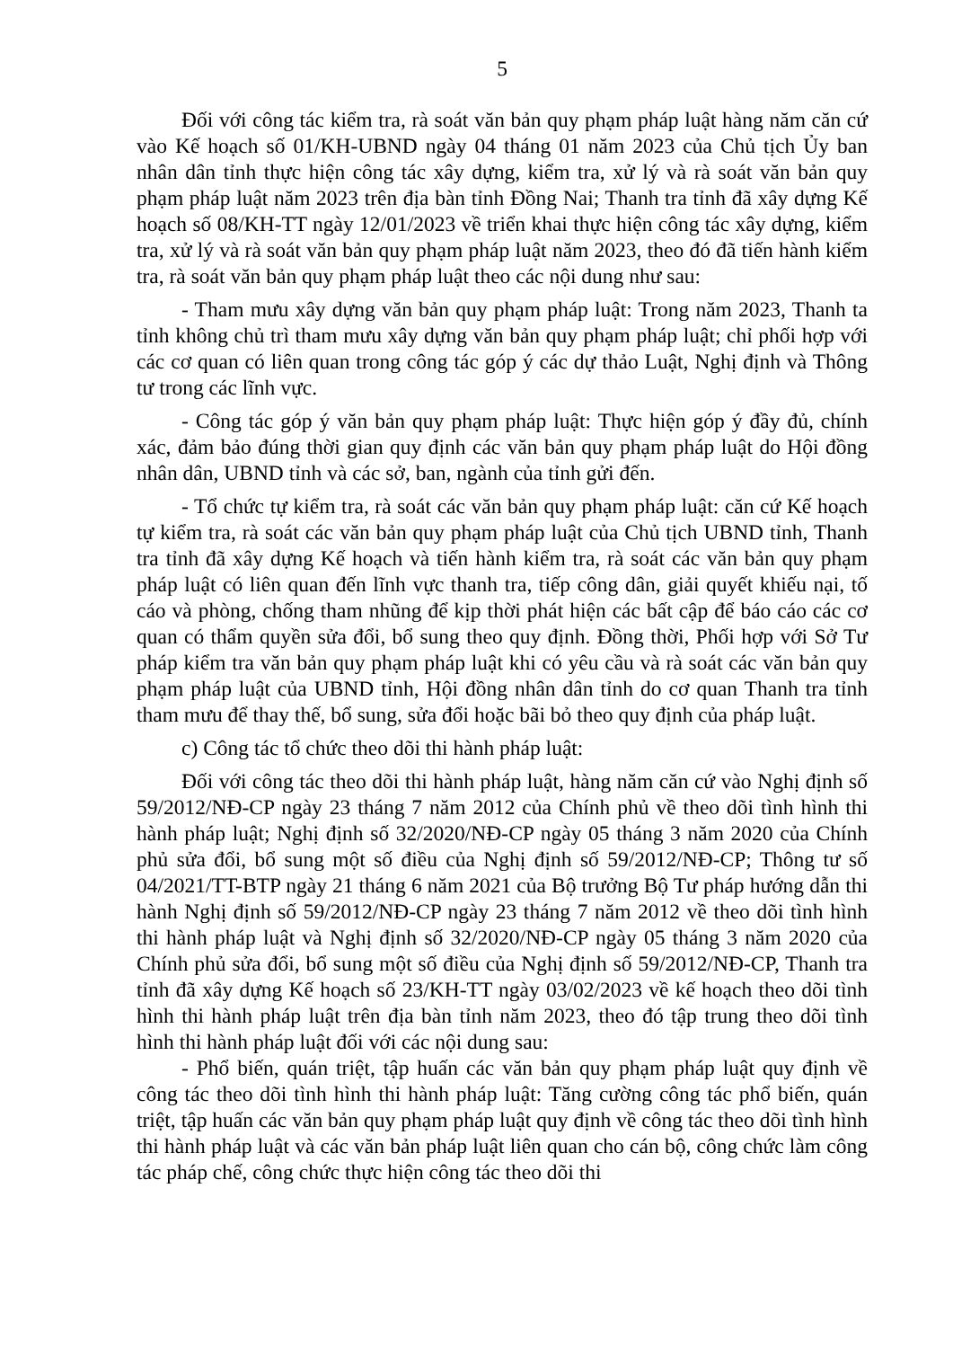5
Đối với công tác kiểm tra, rà soát văn bản quy phạm pháp luật hàng năm căn cứ vào Kế hoạch số 01/KH-UBND ngày 04 tháng 01 năm 2023 của Chủ tịch Ủy ban nhân dân tỉnh thực hiện công tác xây dựng, kiểm tra, xử lý và rà soát văn bản quy phạm pháp luật năm 2023 trên địa bàn tỉnh Đồng Nai; Thanh tra tỉnh đã xây dựng Kế hoạch số 08/KH-TT ngày 12/01/2023 về triển khai thực hiện công tác xây dựng, kiểm tra, xử lý và rà soát văn bản quy phạm pháp luật năm 2023, theo đó đã tiến hành kiểm tra, rà soát văn bản quy phạm pháp luật theo các nội dung như sau:
- Tham mưu xây dựng văn bản quy phạm pháp luật: Trong năm 2023, Thanh ta tỉnh không chủ trì tham mưu xây dựng văn bản quy phạm pháp luật; chỉ phối hợp với các cơ quan có liên quan trong công tác góp ý các dự thảo Luật, Nghị định và Thông tư trong các lĩnh vực.
- Công tác góp ý văn bản quy phạm pháp luật: Thực hiện góp ý đầy đủ, chính xác, đảm bảo đúng thời gian quy định các văn bản quy phạm pháp luật do Hội đồng nhân dân, UBND tỉnh và các sở, ban, ngành của tỉnh gửi đến.
- Tổ chức tự kiểm tra, rà soát các văn bản quy phạm pháp luật: căn cứ Kế hoạch tự kiểm tra, rà soát các văn bản quy phạm pháp luật của Chủ tịch UBND tỉnh, Thanh tra tỉnh đã xây dựng Kế hoạch và tiến hành kiểm tra, rà soát các văn bản quy phạm pháp luật có liên quan đến lĩnh vực thanh tra, tiếp công dân, giải quyết khiếu nại, tố cáo và phòng, chống tham nhũng để kịp thời phát hiện các bất cập để báo cáo các cơ quan có thẩm quyền sửa đổi, bổ sung theo quy định. Đồng thời, Phối hợp với Sở Tư pháp kiểm tra văn bản quy phạm pháp luật khi có yêu cầu và rà soát các văn bản quy phạm pháp luật của UBND tỉnh, Hội đồng nhân dân tỉnh do cơ quan Thanh tra tỉnh tham mưu để thay thế, bổ sung, sửa đổi hoặc bãi bỏ theo quy định của pháp luật.
c) Công tác tổ chức theo dõi thi hành pháp luật:
Đối với công tác theo dõi thi hành pháp luật, hàng năm căn cứ vào Nghị định số 59/2012/NĐ-CP ngày 23 tháng 7 năm 2012 của Chính phủ về theo dõi tình hình thi hành pháp luật; Nghị định số 32/2020/NĐ-CP ngày 05 tháng 3 năm 2020 của Chính phủ sửa đổi, bổ sung một số điều của Nghị định số 59/2012/NĐ-CP; Thông tư số 04/2021/TT-BTP ngày 21 tháng 6 năm 2021 của Bộ trưởng Bộ Tư pháp hướng dẫn thi hành Nghị định số 59/2012/NĐ-CP ngày 23 tháng 7 năm 2012 về theo dõi tình hình thi hành pháp luật và Nghị định số 32/2020/NĐ-CP ngày 05 tháng 3 năm 2020 của Chính phủ sửa đổi, bổ sung một số điều của Nghị định số 59/2012/NĐ-CP, Thanh tra tỉnh đã xây dựng Kế hoạch số 23/KH-TT ngày 03/02/2023 về kế hoạch theo dõi tình hình thi hành pháp luật trên địa bàn tỉnh năm 2023, theo đó tập trung theo dõi tình hình thi hành pháp luật đối với các nội dung sau:
- Phổ biến, quán triệt, tập huấn các văn bản quy phạm pháp luật quy định về công tác theo dõi tình hình thi hành pháp luật: Tăng cường công tác phổ biến, quán triệt, tập huấn các văn bản quy phạm pháp luật quy định về công tác theo dõi tình hình thi hành pháp luật và các văn bản pháp luật liên quan cho cán bộ, công chức làm công tác pháp chế, công chức thực hiện công tác theo dõi thi